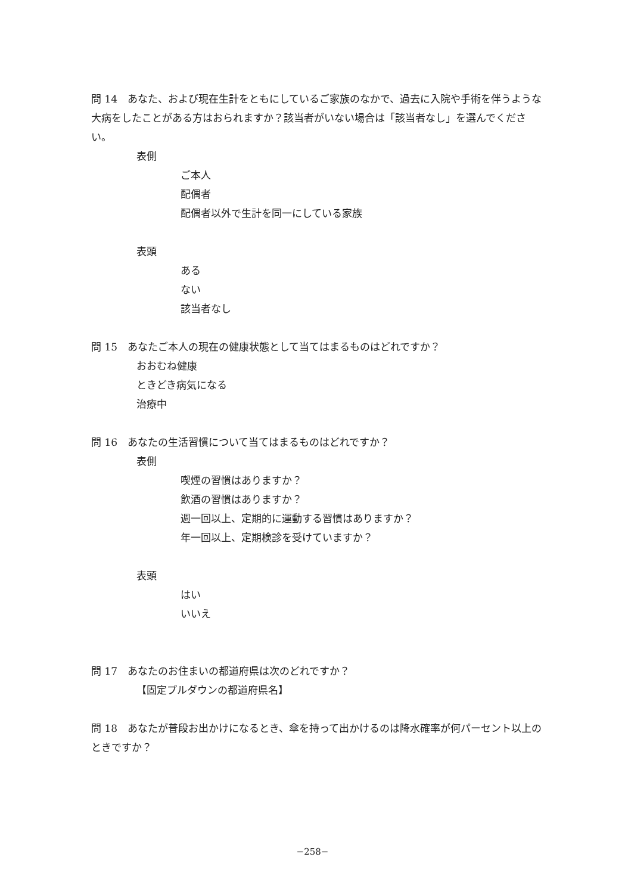問 14　あなた、および現在生計をともにしているご家族のなかで、過去に入院や手術を伴うような大病をしたことがある方はおられますか？該当者がいない場合は「該当者なし」を選んでください。
表側
ご本人
配偶者
配偶者以外で生計を同一にしている家族
表頭
ある
ない
該当者なし
問 15　あなたご本人の現在の健康状態として当てはまるものはどれですか？
おおむね健康
ときどき病気になる
治療中
問 16　あなたの生活習慣について当てはまるものはどれですか？
表側
喫煙の習慣はありますか？
飲酒の習慣はありますか？
週一回以上、定期的に運動する習慣はありますか？
年一回以上、定期検診を受けていますか？
表頭
はい
いいえ
問 17　あなたのお住まいの都道府県は次のどれですか？
【固定プルダウンの都道府県名】
問 18　あなたが普段お出かけになるとき、傘を持って出かけるのは降水確率が何パーセント以上のときですか？
−258−